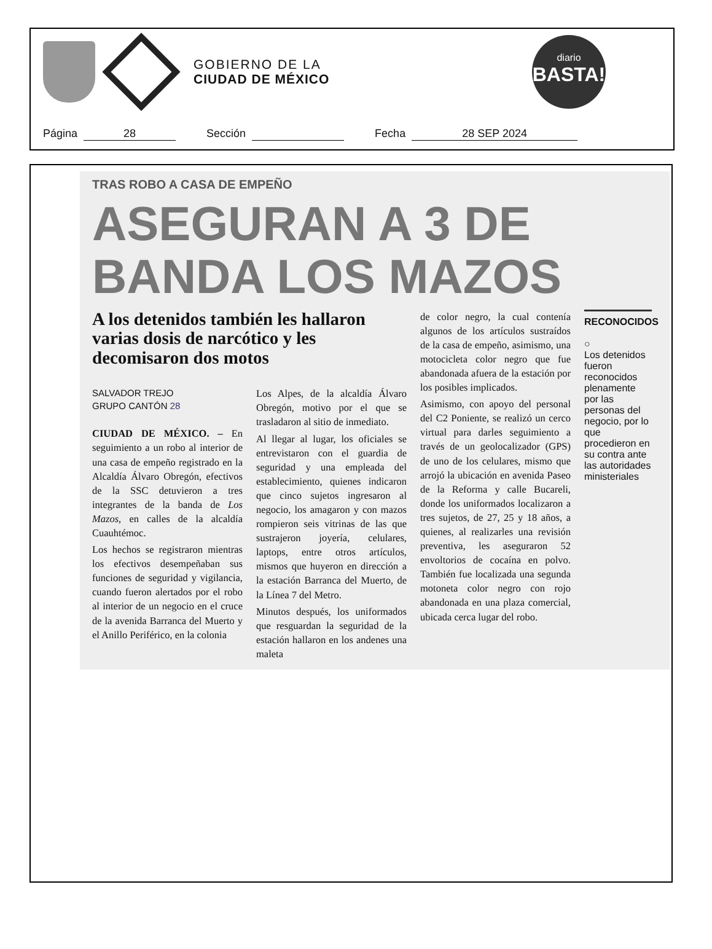GOBIERNO DE LA
CIUDAD DE MÉXICO
diario
BASTA!
Página 28 Sección Fecha 28 SEP 2024
TRAS ROBO A CASA DE EMPEÑO
ASEGURAN A 3 DE BANDA LOS MAZOS
A los detenidos también les hallaron varias dosis de narcótico y les decomisaron dos motos
SALVADOR TREJO
GRUPO CANTÓN 28
CIUDAD DE MÉXICO. – En seguimiento a un robo al interior de una casa de empeño registrado en la Alcaldía Álvaro Obregón, efectivos de la SSC detuvieron a tres integrantes de la banda de Los Mazos, en calles de la alcaldía Cuauhtémoc.
Los hechos se registraron mientras los efectivos desempeñaban sus funciones de seguridad y vigilancia, cuando fueron alertados por el robo al interior de un negocio en el cruce de la avenida Barranca del Muerto y el Anillo Periférico, en la colonia
Los Alpes, de la alcaldía Álvaro Obregón, motivo por el que se trasladaron al sitio de inmediato.
Al llegar al lugar, los oficiales se entrevistaron con el guardia de seguridad y una empleada del establecimiento, quienes indicaron que cinco sujetos ingresaron al negocio, los amagaron y con mazos rompieron seis vitrinas de las que sustrajeron joyería, celulares, laptops, entre otros artículos, mismos que huyeron en dirección a la estación Barranca del Muerto, de la Línea 7 del Metro.
Minutos después, los uniformados que resguardan la seguridad de la estación hallaron en los andenes una maleta
de color negro, la cual contenía algunos de los artículos sustraídos de la casa de empeño, asimismo, una motocicleta color negro que fue abandonada afuera de la estación por los posibles implicados.
Asimismo, con apoyo del personal del C2 Poniente, se realizó un cerco virtual para darles seguimiento a través de un geolocalizador (GPS) de uno de los celulares, mismo que arrojó la ubicación en avenida Paseo de la Reforma y calle Bucareli, donde los uniformados localizaron a tres sujetos, de 27, 25 y 18 años, a quienes, al realizarles una revisión preventiva, les aseguraron 52 envoltorios de cocaína en polvo. También fue localizada una segunda motoneta color negro con rojo abandonada en una plaza comercial, ubicada cerca lugar del robo.
RECONOCIDOS
○
Los detenidos fueron reconocidos plenamente por las personas del negocio, por lo que procedieron en su contra ante las autoridades ministeriales